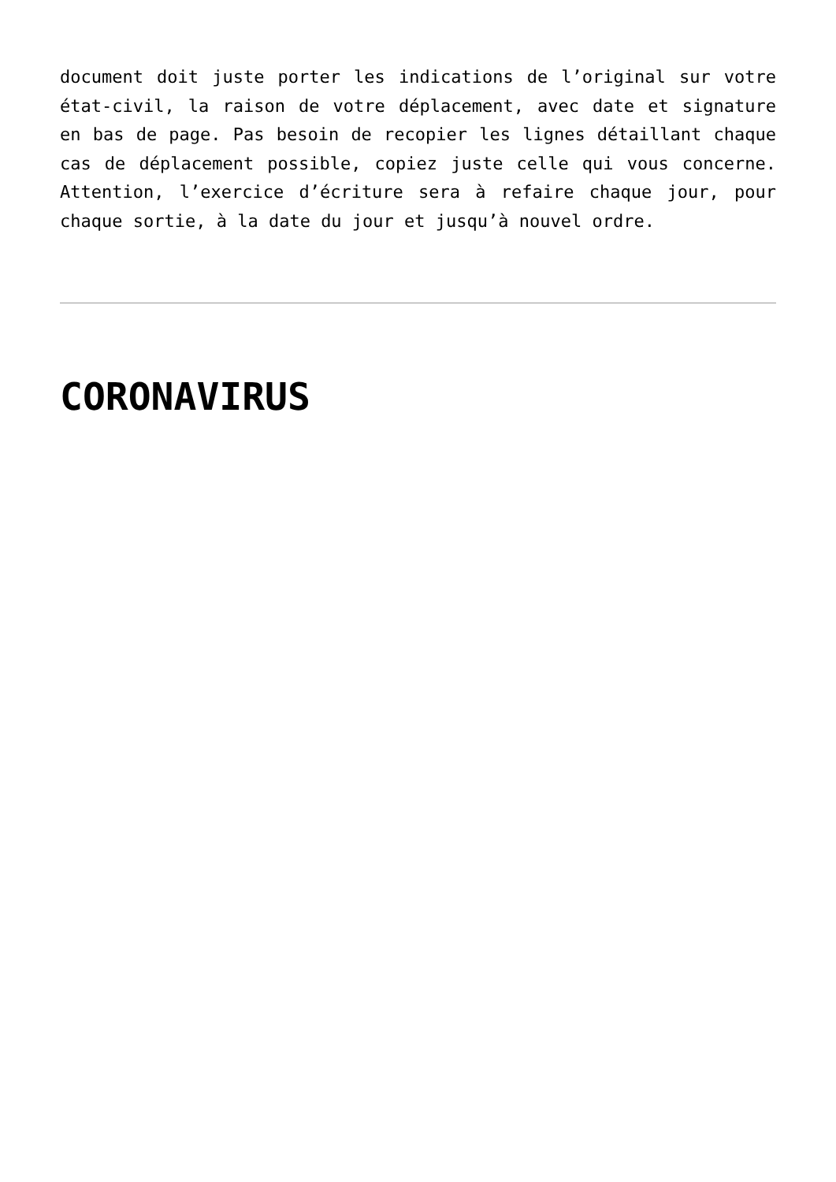document doit juste porter les indications de l’original sur votre état-civil, la raison de votre déplacement, avec date et signature en bas de page. Pas besoin de recopier les lignes détaillant chaque cas de déplacement possible, copiez juste celle qui vous concerne. Attention, l’exercice d’écriture sera à refaire chaque jour, pour chaque sortie, à la date du jour et jusqu’à nouvel ordre.
CORONAVIRUS